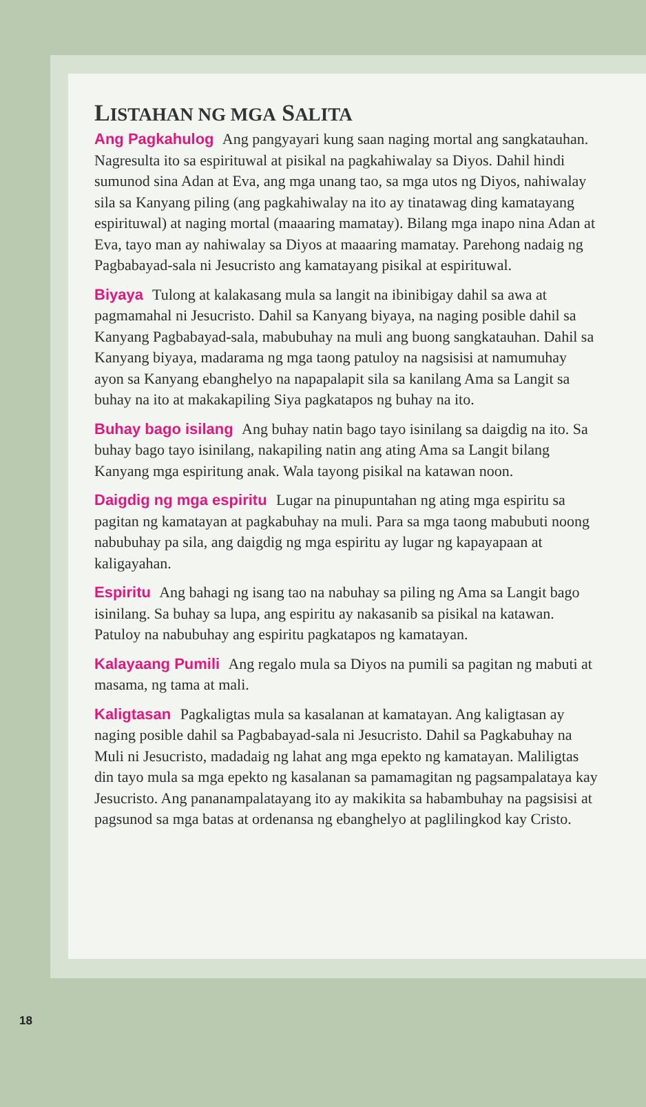LISTAHAN NG MGA SALITA
Ang Pagkahulog Ang pangyayari kung saan naging mortal ang sangkatauhan. Nagresulta ito sa espirituwal at pisikal na pagkahiwalay sa Diyos. Dahil hindi sumunod sina Adan at Eva, ang mga unang tao, sa mga utos ng Diyos, nahiwalay sila sa Kanyang piling (ang pagkahiwalay na ito ay tinatawag ding kamatayang espirituwal) at naging mortal (maaaring mamatay). Bilang mga inapo nina Adan at Eva, tayo man ay nahiwalay sa Diyos at maaaring mamatay. Parehong nadaig ng Pagbabayad-sala ni Jesucristo ang kamatayang pisikal at espirituwal.
Biyaya Tulong at kalakasang mula sa langit na ibinibigay dahil sa awa at pagmamahal ni Jesucristo. Dahil sa Kanyang biyaya, na naging posible dahil sa Kanyang Pagbabayad-sala, mabubuhay na muli ang buong sangkatauhan. Dahil sa Kanyang biyaya, madarama ng mga taong patuloy na nagsisisi at namumuhay ayon sa Kanyang ebanghelyo na napapalapit sila sa kanilang Ama sa Langit sa buhay na ito at makakapiling Siya pagkatapos ng buhay na ito.
Buhay bago isilang Ang buhay natin bago tayo isinilang sa daigdig na ito. Sa buhay bago tayo isinilang, nakapiling natin ang ating Ama sa Langit bilang Kanyang mga espiritung anak. Wala tayong pisikal na katawan noon.
Daigdig ng mga espiritu Lugar na pinupuntahan ng ating mga espiritu sa pagitan ng kamatayan at pagkabuhay na muli. Para sa mga taong mabubuti noong nabubuhay pa sila, ang daigdig ng mga espiritu ay lugar ng kapayapaan at kaligayahan.
Espiritu Ang bahagi ng isang tao na nabuhay sa piling ng Ama sa Langit bago isinilang. Sa buhay sa lupa, ang espiritu ay nakasanib sa pisikal na katawan. Patuloy na nabubuhay ang espiritu pagkatapos ng kamatayan.
Kalayaang Pumili Ang regalo mula sa Diyos na pumili sa pagitan ng mabuti at masama, ng tama at mali.
Kaligtasan Pagkaligtas mula sa kasalanan at kamatayan. Ang kaligtasan ay naging posible dahil sa Pagbabayad-sala ni Jesucristo. Dahil sa Pagkabuhay na Muli ni Jesucristo, madadaig ng lahat ang mga epekto ng kamatayan. Maliligtas din tayo mula sa mga epekto ng kasalanan sa pamamagitan ng pagsampalataya kay Jesucristo. Ang pananampalatayang ito ay makikita sa habambuhay na pagsisisi at pagsunod sa mga batas at ordenansa ng ebanghelyo at paglilingkod kay Cristo.
18